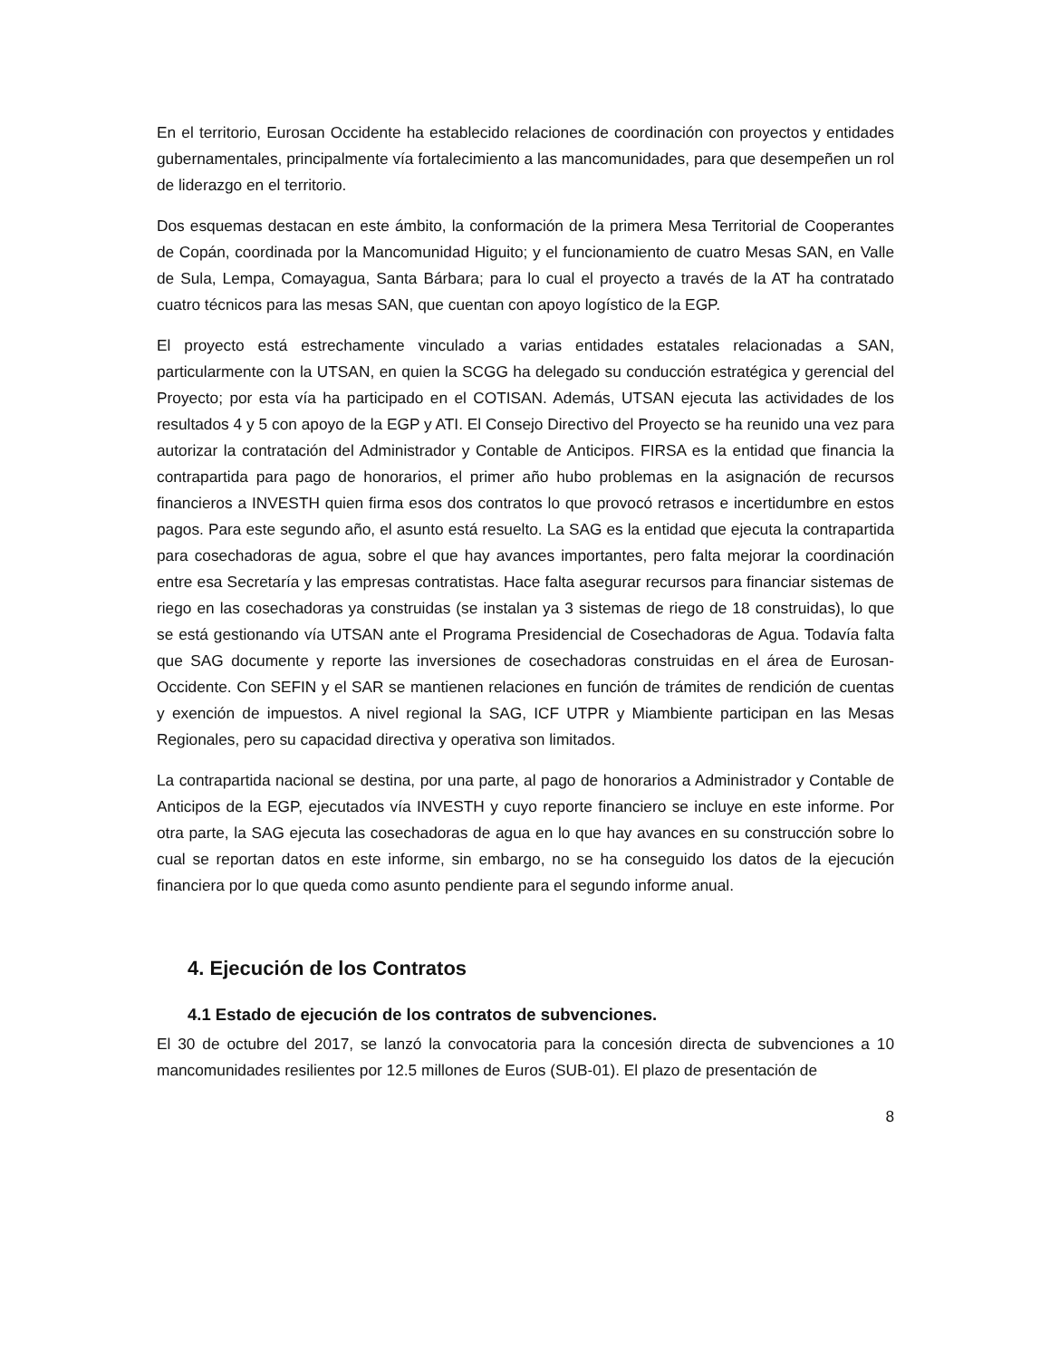En el territorio, Eurosan Occidente ha establecido relaciones de coordinación con proyectos y entidades gubernamentales, principalmente vía fortalecimiento a las mancomunidades, para que desempeñen un rol de liderazgo en el territorio.
Dos esquemas destacan en este ámbito, la conformación de la primera Mesa Territorial de Cooperantes de Copán, coordinada por la Mancomunidad Higuito; y el funcionamiento de cuatro Mesas SAN, en Valle de Sula, Lempa, Comayagua, Santa Bárbara; para lo cual el proyecto a través de la AT ha contratado cuatro técnicos para las mesas SAN, que cuentan con apoyo logístico de la EGP.
El proyecto está estrechamente vinculado a varias entidades estatales relacionadas a SAN, particularmente con la UTSAN, en quien la SCGG ha delegado su conducción estratégica y gerencial del Proyecto; por esta vía ha participado en el COTISAN. Además, UTSAN ejecuta las actividades de los resultados 4 y 5 con apoyo de la EGP y ATI. El Consejo Directivo del Proyecto se ha reunido una vez para autorizar la contratación del Administrador y Contable de Anticipos. FIRSA es la entidad que financia la contrapartida para pago de honorarios, el primer año hubo problemas en la asignación de recursos financieros a INVESTH quien firma esos dos contratos lo que provocó retrasos e incertidumbre en estos pagos. Para este segundo año, el asunto está resuelto. La SAG es la entidad que ejecuta la contrapartida para cosechadoras de agua, sobre el que hay avances importantes, pero falta mejorar la coordinación entre esa Secretaría y las empresas contratistas. Hace falta asegurar recursos para financiar sistemas de riego en las cosechadoras ya construidas (se instalan ya 3 sistemas de riego de 18 construidas), lo que se está gestionando vía UTSAN ante el Programa Presidencial de Cosechadoras de Agua. Todavía falta que SAG documente y reporte las inversiones de cosechadoras construidas en el área de Eurosan-Occidente. Con SEFIN y el SAR se mantienen relaciones en función de trámites de rendición de cuentas y exención de impuestos. A nivel regional la SAG, ICF UTPR y Miambiente participan en las Mesas Regionales, pero su capacidad directiva y operativa son limitados.
La contrapartida nacional se destina, por una parte, al pago de honorarios a Administrador y Contable de Anticipos de la EGP, ejecutados vía INVESTH y cuyo reporte financiero se incluye en este informe. Por otra parte, la SAG ejecuta las cosechadoras de agua en lo que hay avances en su construcción sobre lo cual se reportan datos en este informe, sin embargo, no se ha conseguido los datos de la ejecución financiera por lo que queda como asunto pendiente para el segundo informe anual.
4. Ejecución de los Contratos
4.1 Estado de ejecución de los contratos de subvenciones.
El 30 de octubre del 2017, se lanzó la convocatoria para la concesión directa de subvenciones a 10 mancomunidades resilientes por 12.5 millones de Euros (SUB-01). El plazo de presentación de
8